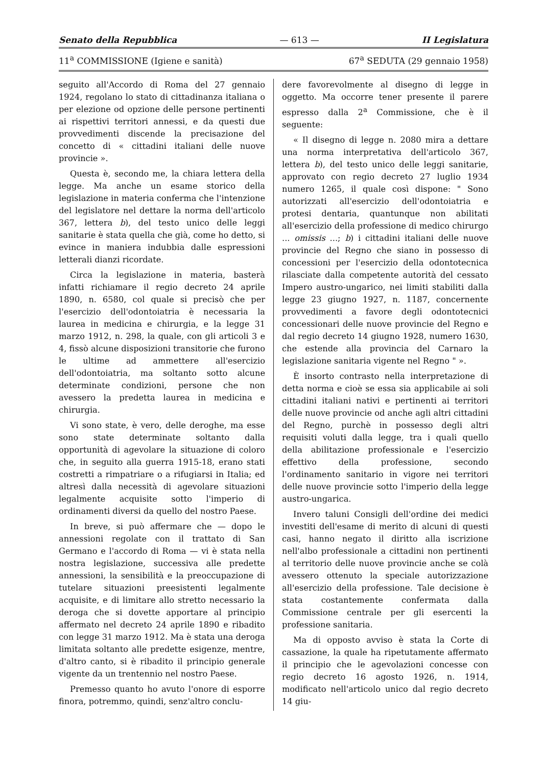Senato della Repubblica — 613 — II Legislatura
11<sup>a</sup> COMMISSIONE (Igiene e sanità) 67<sup>a</sup> SEDUTA (29 gennaio 1958)
seguito all'Accordo di Roma del 27 gennaio 1924, regolano lo stato di cittadinanza italiana o per elezione od opzione delle persone pertinenti ai rispettivi territori annessi, e da questi due provvedimenti discende la precisazione del concetto di « cittadini italiani delle nuove provincie ».
Questa è, secondo me, la chiara lettera della legge. Ma anche un esame storico della legislazione in materia conferma che l'intenzione del legislatore nel dettare la norma dell'articolo 367, lettera b), del testo unico delle leggi sanitarie è stata quella che già, come ho detto, si evince in maniera indubbia dalle espressioni letterali dianzi ricordate.
Circa la legislazione in materia, basterà infatti richiamare il regio decreto 24 aprile 1890, n. 6580, col quale si precisò che per l'esercizio dell'odontoiatria è necessaria la laurea in medicina e chirurgia, e la legge 31 marzo 1912, n. 298, la quale, con gli articoli 3 e 4, fissò alcune disposizioni transitorie che furono le ultime ad ammettere all'esercizio dell'odontoiatria, ma soltanto sotto alcune determinate condizioni, persone che non avessero la predetta laurea in medicina e chirurgia.
Vi sono state, è vero, delle deroghe, ma esse sono state determinate soltanto dalla opportunità di agevolare la situazione di coloro che, in seguito alla guerra 1915-18, erano stati costretti a rimpatriare o a rifugiarsi in Italia; ed altresì dalla necessità di agevolare situazioni legalmente acquisite sotto l'imperio di ordinamenti diversi da quello del nostro Paese.
In breve, si può affermare che — dopo le annessioni regolate con il trattato di San Germano e l'accordo di Roma — vi è stata nella nostra legislazione, successiva alle predette annessioni, la sensibilità e la preoccupazione di tutelare situazioni preesistenti legalmente acquisite, e di limitare allo stretto necessario la deroga che si dovette apportare al principio affermato nel decreto 24 aprile 1890 e ribadito con legge 31 marzo 1912. Ma è stata una deroga limitata soltanto alle predette esigenze, mentre, d'altro canto, si è ribadito il principio generale vigente da un trentennio nel nostro Paese.
Premesso quanto ho avuto l'onore di esporre finora, potremmo, quindi, senz'altro conclu-
dere favorevolmente al disegno di legge in oggetto. Ma occorre tener presente il parere espresso dalla 2<sup>a</sup> Commissione, che è il seguente:
« Il disegno di legge n. 2080 mira a dettare una norma interpretativa dell'articolo 367, lettera b), del testo unico delle leggi sanitarie, approvato con regio decreto 27 luglio 1934 numero 1265, il quale così dispone: " Sono autorizzati all'esercizio dell'odontoiatria e protesi dentaria, quantunque non abilitati all'esercizio della professione di medico chirurgo ... omissis ...; b) i cittadini italiani delle nuove provincie del Regno che siano in possesso di concessioni per l'esercizio della odontotecnica rilasciate dalla competente autorità del cessato Impero austro-ungarico, nei limiti stabiliti dalla legge 23 giugno 1927, n. 1187, concernente provvedimenti a favore degli odontotecnici concessionari delle nuove provincie del Regno e dal regio decreto 14 giugno 1928, numero 1630, che estende alla provincia del Carnaro la legislazione sanitaria vigente nel Regno " ».
È insorto contrasto nella interpretazione di detta norma e cioè se essa sia applicabile ai soli cittadini italiani nativi e pertinenti ai territori delle nuove provincie od anche agli altri cittadini del Regno, purchè in possesso degli altri requisiti voluti dalla legge, tra i quali quello della abilitazione professionale e l'esercizio effettivo della professione, secondo l'ordinamento sanitario in vigore nei territori delle nuove provincie sotto l'imperio della legge austro-ungarica.
Invero taluni Consigli dell'ordine dei medici investiti dell'esame di merito di alcuni di questi casi, hanno negato il diritto alla iscrizione nell'albo professionale a cittadini non pertinenti al territorio delle nuove provincie anche se colà avessero ottenuto la speciale autorizzazione all'esercizio della professione. Tale decisione è stata costantemente confermata dalla Commissione centrale per gli esercenti la professione sanitaria.
Ma di opposto avviso è stata la Corte di cassazione, la quale ha ripetutamente affermato il principio che le agevolazioni concesse con regio decreto 16 agosto 1926, n. 1914, modificato nell'articolo unico dal regio decreto 14 giu-